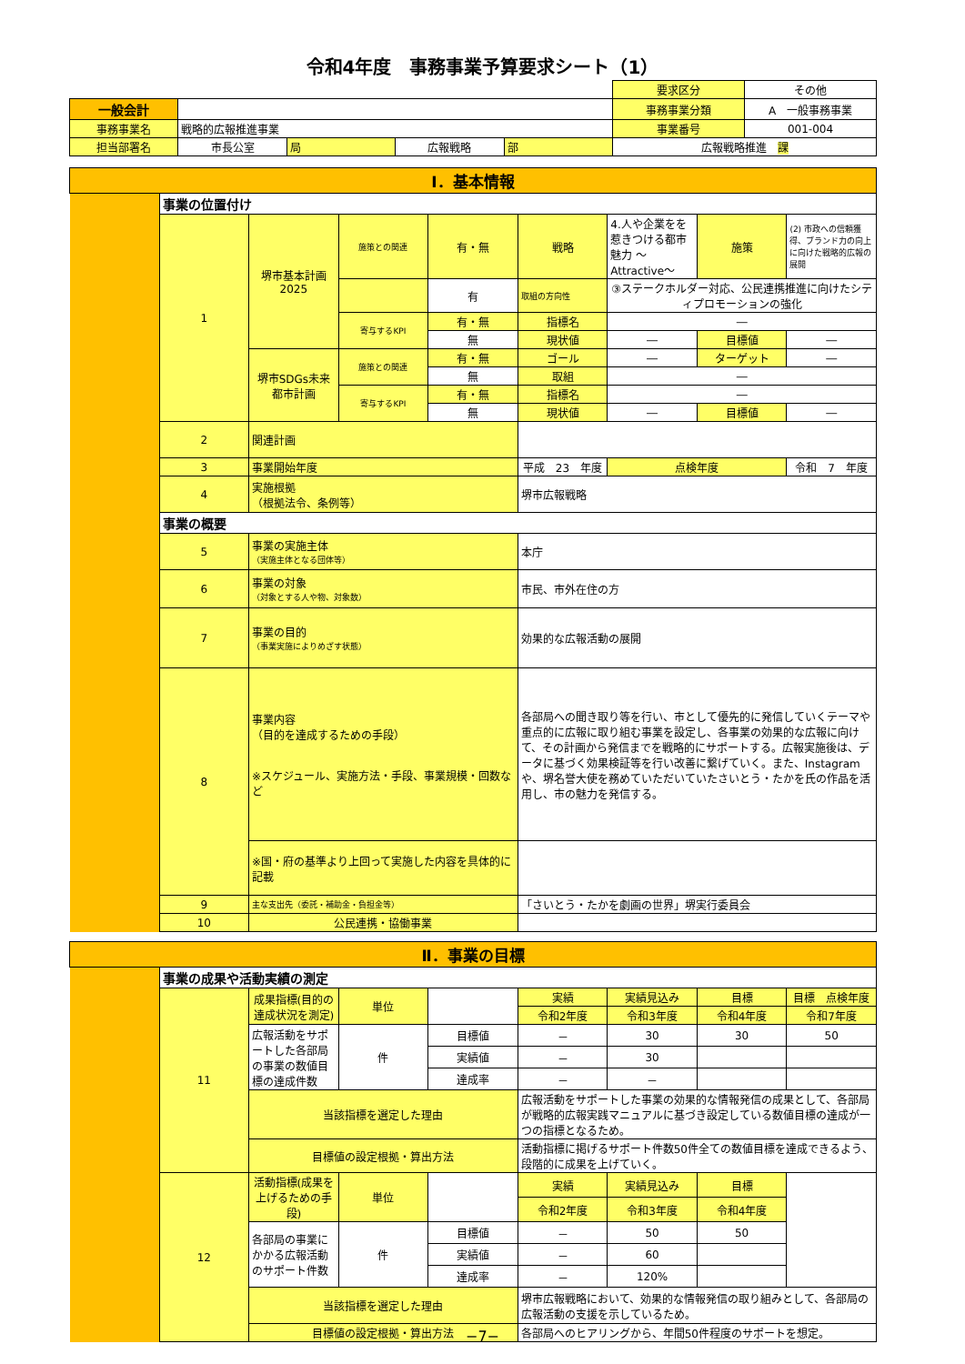令和4年度　事務事業予算要求シート（1）
| | | | | | 要求区分 | その他 |
| 一般会計 | | | | | 事務事業分類 | A 一般事務事業 |
| 事務事業名 | 戦略的広報推進事業 | | | | 事業番号 | 001-004 |
| 担当部署名 | 市長公室 | 局 | 広報戦略 | 部 | 広報戦略推進 課 | |
| Ⅰ．基本情報 | | | | | | | | |
| | 事業の位置付け | | | | | | | |
| | 1 | 堺市基本計画2025 | 施策との関連 | 有・無 | 戦略 | 4.人や企業をを惹きつける都市魅力 ～Attractive～ | 施策 | (2) 市政への信頼獲得、ブランド力の向上に向けた戦略的広報の展開 |
| | | | | 有 | 取組の方向性 | ③ステークホルダー対応、公民連携推進に向けたシティプロモーションの強化 | | |
| | | | 寄与するKPI | 有・無 | 指標名 | ― | | |
| | | | | 無 | 現状値 | ― | 目標値 | ― |
| | | 堺市SDGs未来都市計画 | 施策との関連 | 有・無 | ゴール | ― | ターゲット | ― |
| | | | | 無 | 取組 | ― | | |
| | | | 寄与するKPI | 有・無 | 指標名 | ― | | |
| | | | | 無 | 現状値 | ― | 目標値 | ― |
| | 2 | 関連計画 | | | | | | |
| | 3 | 事業開始年度 | | | 平成 23 年度 | 点検年度 | | 令和 7 年度 |
| | 4 | 実施根拠 （根拠法令、条例等） | | | 堺市広報戦略 | | | |
| | 事業の概要 | | | | | | | |
| | 5 | 事業の実施主体 （実施主体となる団体等） | | | 本庁 | | | |
| | 6 | 事業の対象 （対象とする人や物、対象数） | | | 市民、市外在住の方 | | | |
| | 7 | 事業の目的 （事業実施によりめざす状態） | | | 効果的な広報活動の展開 | | | |
| | 8 | 事業内容 （目的を達成するための手段） ※スケジュール、実施方法・手段、事業規模・回数など | | | 各部局への聞き取り等を行い、市として優先的に発信していくテーマや重点的に広報に取り組む事業を設定し、各事業の効果的な広報に向けて、その計画から発信までを戦略的にサポートする。広報実施後は、データに基づく効果検証等を行い改善に繋げていく。また、Instagramや、堺名誉大使を務めていただいていたさいとう・たかを氏の作品を活用し、市の魅力を発信する。 | | | |
| | | ※国・府の基準より上回って実施した内容を具体的に記載 | | | | | | |
| | 9 | 主な支出先（委託・補助金・負担金等） | | | 「さいとう・たかを劇画の世界」堺実行委員会 | | | |
| | 10 | 公民連携・協働事業 | | | | | | |
| Ⅱ．事業の目標 | | | | | | | | |
| | 事業の成果や活動実績の測定 | | | | | | | |
| | 11 | 成果指標(目的の達成状況を測定) | 単位 | | 実績 | 実績見込み | 目標 | 目標 点検年度 |
| | | | | | 令和2年度 | 令和3年度 | 令和4年度 | 令和7年度 |
| | | 広報活動をサポートした各部局の事業の数値目標の達成件数 | 件 | 目標値 | － | 30 | 30 | 50 |
| | | | | 実績値 | － | 30 | | |
| | | | | 達成率 | － | － | | |
| | | 当該指標を選定した理由 | | | 広報活動をサポートした事業の効果的な情報発信の成果として、各部局が戦略的広報実践マニュアルに基づき設定している数値目標の達成が一つの指標となるため。 | | | |
| | | 目標値の設定根拠・算出方法 | | | 活動指標に掲げるサポート件数50件全ての数値目標を達成できるよう、段階的に成果を上げていく。 | | | |
| | 12 | 活動指標(成果を上げるための手段) | 単位 | | 実績 | 実績見込み | 目標 | |
| | | | | | 令和2年度 | 令和3年度 | 令和4年度 | |
| | | 各部局の事業にかかる広報活動のサポート件数 | 件 | 目標値 | － | 50 | 50 | |
| | | | | 実績値 | － | 60 | | |
| | | | | 達成率 | － | 120% | | |
| | | 当該指標を選定した理由 | | | 堺市広報戦略において、効果的な情報発信の取り組みとして、各部局の広報活動の支援を示しているため。 | | | |
| | | 目標値の設定根拠・算出方法 | | | 各部局へのヒアリングから、年間50件程度のサポートを想定。 | | | |
−7−